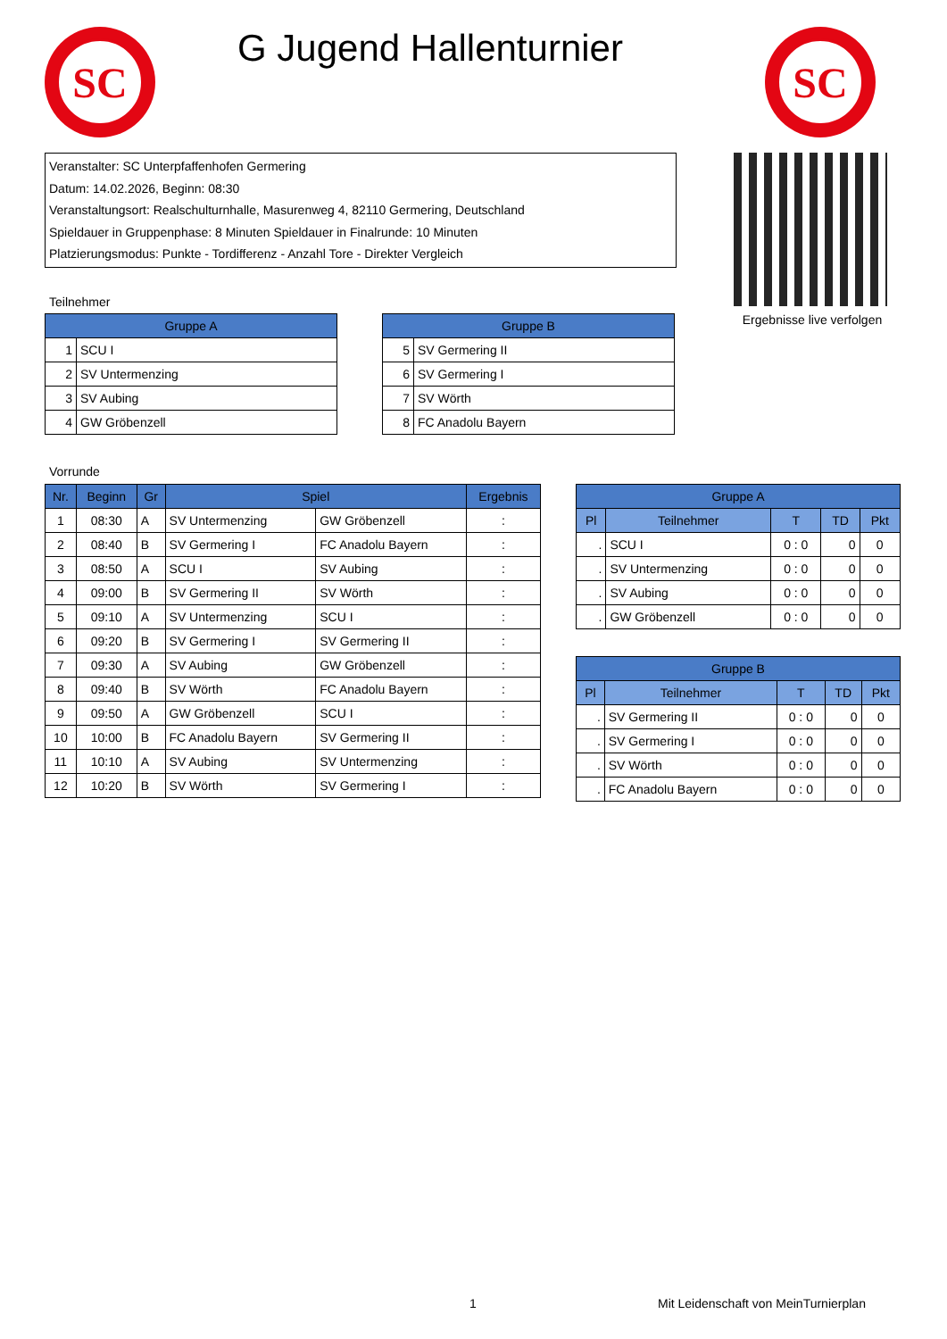SC G Jugend Hallenturnier SC
Veranstalter: SC Unterpfaffenhofen Germering
Datum: 14.02.2026, Beginn: 08:30
Veranstaltungsort: Realschulturnhalle, Masurenweg 4, 82110 Germering, Deutschland
Spieldauer in Gruppenphase: 8 Minuten Spieldauer in Finalrunde: 10 Minuten
Platzierungsmodus: Punkte - Tordifferenz - Anzahl Tore - Direkter Vergleich
Ergebnisse live verfolgen
Teilnehmer
| Gruppe A | |
| --- | --- |
| 1 | SCU I |
| 2 | SV Untermenzing |
| 3 | SV Aubing |
| 4 | GW Gröbenzell |
| Gruppe B | |
| --- | --- |
| 5 | SV Germering II |
| 6 | SV Germering I |
| 7 | SV Wörth |
| 8 | FC Anadolu Bayern |
Vorrunde
| Nr. | Beginn | Gr | Spiel | | Ergebnis |
| --- | --- | --- | --- | --- | --- |
| 1 | 08:30 | A | SV Untermenzing | GW Gröbenzell | : |
| 2 | 08:40 | B | SV Germering I | FC Anadolu Bayern | : |
| 3 | 08:50 | A | SCU I | SV Aubing | : |
| 4 | 09:00 | B | SV Germering II | SV Wörth | : |
| 5 | 09:10 | A | SV Untermenzing | SCU I | : |
| 6 | 09:20 | B | SV Germering I | SV Germering II | : |
| 7 | 09:30 | A | SV Aubing | GW Gröbenzell | : |
| 8 | 09:40 | B | SV Wörth | FC Anadolu Bayern | : |
| 9 | 09:50 | A | GW Gröbenzell | SCU I | : |
| 10 | 10:00 | B | FC Anadolu Bayern | SV Germering II | : |
| 11 | 10:10 | A | SV Aubing | SV Untermenzing | : |
| 12 | 10:20 | B | SV Wörth | SV Germering I | : |
| Gruppe A | | | | |
| --- | --- | --- | --- | --- |
| Pl | Teilnehmer | T | TD | Pkt |
| . | SCU I | 0 : 0 | 0 | 0 |
| . | SV Untermenzing | 0 : 0 | 0 | 0 |
| . | SV Aubing | 0 : 0 | 0 | 0 |
| . | GW Gröbenzell | 0 : 0 | 0 | 0 |
| Gruppe B | | | | |
| --- | --- | --- | --- | --- |
| Pl | Teilnehmer | T | TD | Pkt |
| . | SV Germering II | 0 : 0 | 0 | 0 |
| . | SV Germering I | 0 : 0 | 0 | 0 |
| . | SV Wörth | 0 : 0 | 0 | 0 |
| . | FC Anadolu Bayern | 0 : 0 | 0 | 0 |
1
Mit Leidenschaft von MeinTurnierplan